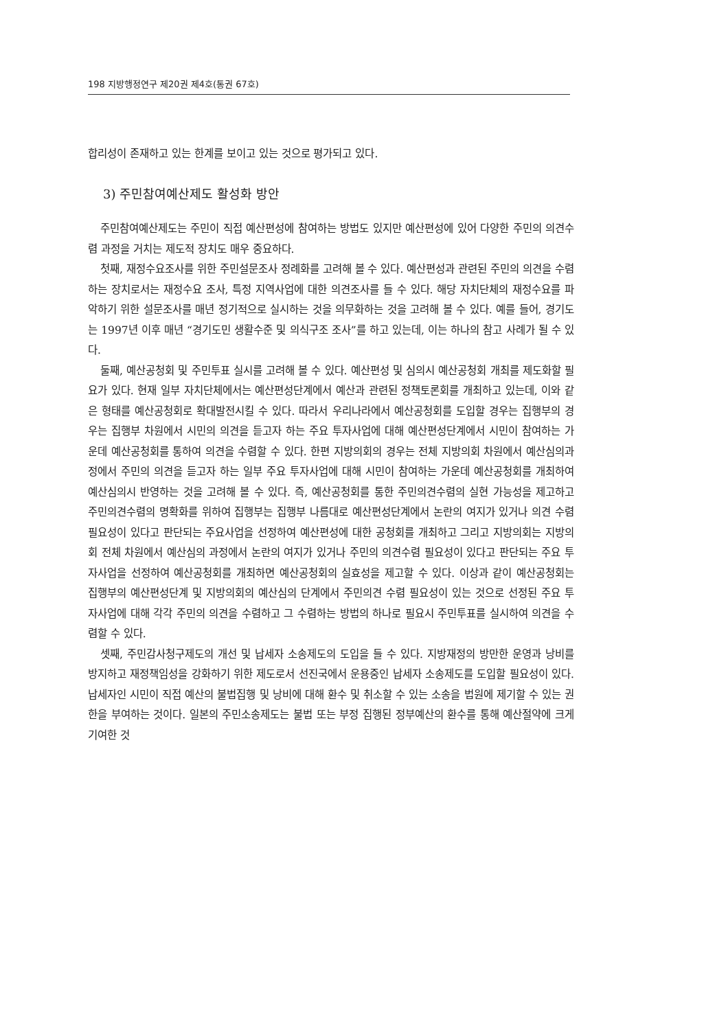198 지방행정연구 제20권 제4호(통권 67호)
합리성이 존재하고 있는 한계를 보이고 있는 것으로 평가되고 있다.
3) 주민참여예산제도 활성화 방안
주민참여예산제도는 주민이 직접 예산편성에 참여하는 방법도 있지만 예산편성에 있어 다양한 주민의 의견수렴 과정을 거치는 제도적 장치도 매우 중요하다.
첫째, 재정수요조사를 위한 주민설문조사 정례화를 고려해 볼 수 있다. 예산편성과 관련된 주민의 의견을 수렴하는 장치로서는 재정수요 조사, 특정 지역사업에 대한 의견조사를 들 수 있다. 해당 자치단체의 재정수요를 파악하기 위한 설문조사를 매년 정기적으로 실시하는 것을 의무화하는 것을 고려해 볼 수 있다. 예를 들어, 경기도는 1997년 이후 매년 “경기도민 생활수준 및 의식구조 조사”를 하고 있는데, 이는 하나의 참고 사례가 될 수 있다.
둘째, 예산공청회 및 주민투표 실시를 고려해 볼 수 있다. 예산편성 및 심의시 예산공청회 개최를 제도화할 필요가 있다. 현재 일부 자치단체에서는 예산편성단계에서 예산과 관련된 정책토론회를 개최하고 있는데, 이와 같은 형태를 예산공청회로 확대발전시킬 수 있다. 따라서 우리나라에서 예산공청회를 도입할 경우는 집행부의 경우는 집행부 차원에서 시민의 의견을 듣고자 하는 주요 투자사업에 대해 예산편성단계에서 시민이 참여하는 가운데 예산공청회를 통하여 의견을 수렴할 수 있다. 한편 지방의회의 경우는 전체 지방의회 차원에서 예산심의과정에서 주민의 의견을 듣고자 하는 일부 주요 투자사업에 대해 시민이 참여하는 가운데 예산공청회를 개최하여 예산심의시 반영하는 것을 고려해 볼 수 있다. 즉, 예산공청회를 통한 주민의견수렴의 실현 가능성을 제고하고 주민의견수렴의 명확화를 위하여 집행부는 집행부 나름대로 예산편성단계에서 논란의 여지가 있거나 의견 수렴 필요성이 있다고 판단되는 주요사업을 선정하여 예산편성에 대한 공청회를 개최하고 그리고 지방의회는 지방의회 전체 차원에서 예산심의 과정에서 논란의 여지가 있거나 주민의 의견수렴 필요성이 있다고 판단되는 주요 투자사업을 선정하여 예산공청회를 개최하면 예산공청회의 실효성을 제고할 수 있다. 이상과 같이 예산공청회는 집행부의 예산편성단계 및 지방의회의 예산심의 단계에서 주민의견 수렴 필요성이 있는 것으로 선정된 주요 투자사업에 대해 각각 주민의 의견을 수렴하고 그 수렴하는 방법의 하나로 필요시 주민투표를 실시하여 의견을 수렴할 수 있다.
셋째, 주민감사청구제도의 개선 및 납세자 소송제도의 도입을 들 수 있다. 지방재정의 방만한 운영과 낭비를 방지하고 재정책임성을 강화하기 위한 제도로서 선진국에서 운용중인 납세자 소송제도를 도입할 필요성이 있다. 납세자인 시민이 직접 예산의 불법집행 및 낭비에 대해 환수 및 취소할 수 있는 소송을 법원에 제기할 수 있는 권한을 부여하는 것이다. 일본의 주민소송제도는 불법 또는 부정 집행된 정부예산의 환수를 통해 예산절약에 크게 기여한 것